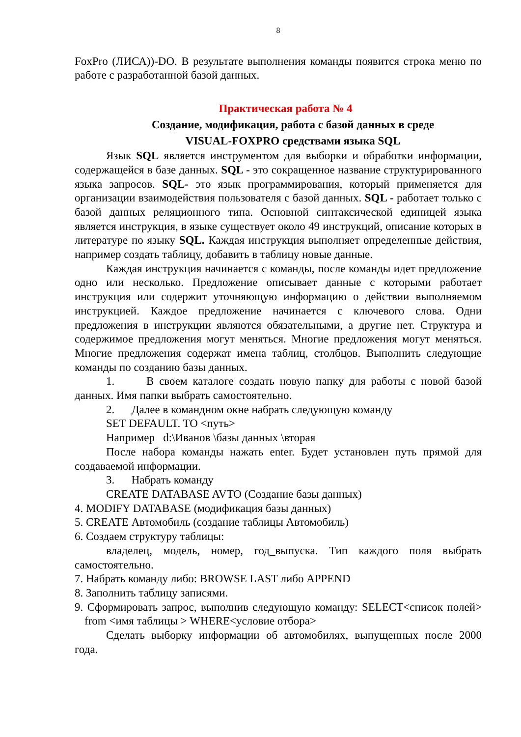8
FoxPro (ЛИСА))-DO. В результате выполнения команды появится строка меню по работе с разработанной базой данных.
Практическая работа № 4
Создание, модификация, работа с базой данных в среде
VISUAL-FOXPRO средствами языка SQL
Язык SQL является инструментом для выборки и обработки информации, содержащейся в базе данных. SQL - это сокращенное название структурированного языка запросов. SQL- это язык программирования, который применяется для организации взаимодействия пользователя с базой данных. SQL - работает только с базой данных реляционного типа. Основной синтаксической единицей языка является инструкция, в языке существует около 49 инструкций, описание которых в литературе по языку SQL. Каждая инструкция выполняет определенные действия, например создать таблицу, добавить в таблицу новые данные.
Каждая инструкция начинается с команды, после команды идет предложение одно или несколько. Предложение описывает данные с которыми работает инструкция или содержит уточняющую информацию о действии выполняемом инструкцией. Каждое предложение начинается с ключевого слова. Одни предложения в инструкции являются обязательными, а другие нет. Структура и содержимое предложения могут меняться. Многие предложения могут меняться. Многие предложения содержат имена таблиц, столбцов. Выполнить следующие команды по созданию базы данных.
1. В своем каталоге создать новую папку для работы с новой базой данных. Имя папки выбрать самостоятельно.
2. Далее в командном окне набрать следующую команду
SET DEFAULT. TO <путь>
Например d:\Иванов \базы данных \вторая
После набора команды нажать enter. Будет установлен путь прямой для создаваемой информации.
3. Набрать команду
CREATE DATABASE AVTO (Создание базы данных)
4. MODIFY DATABASE (модификация базы данных)
5. CREATE Автомобиль (создание таблицы Автомобиль)
6. Создаем структуру таблицы:
владелец, модель, номер, год_выпуска. Тип каждого поля выбрать самостоятельно.
7. Набрать команду либо: BROWSE LAST либо APPEND
8. Заполнить таблицу записями.
9. Сформировать запрос, выполнив следующую команду: SELECT<список полей> from <имя таблицы > WHERE<условие отбора>
Сделать выборку информации об автомобилях, выпущенных после 2000 года.